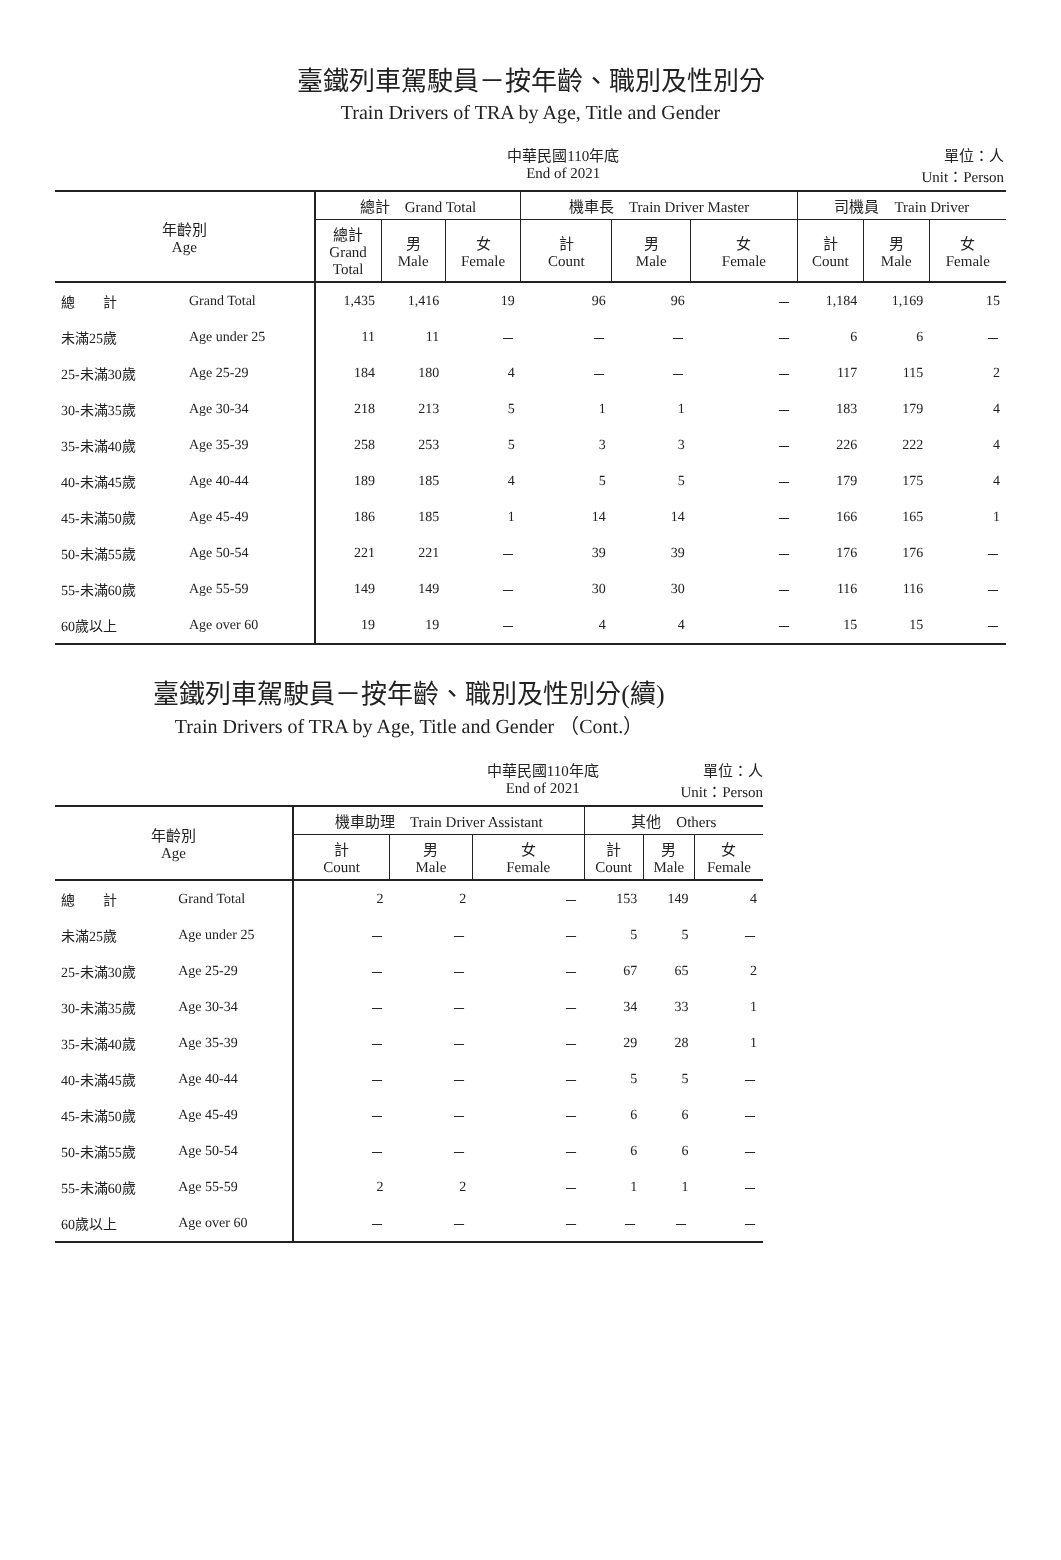臺鐵列車駕駛員－按年齡、職別及性別分
Train Drivers of TRA by Age, Title and Gender
中華民國110年底
End of 2021
單位：人
Unit：Person
| 年齡別 Age | | 總計 Grand Total | | | 機車長 Train Driver Master | | | 司機員 Train Driver | | |
| --- | --- | --- | --- | --- | --- | --- | --- | --- | --- | --- |
| | | 總計 Grand Total | 男 Male | 女 Female | 計 Count | 男 Male | 女 Female | 計 Count | 男 Male | 女 Female |
| 總 計 | Grand Total | 1,435 | 1,416 | 19 | 96 | 96 | － | 1,184 | 1,169 | 15 |
| 未滿25歲 | Age under 25 | 11 | 11 | － | － | － | － | 6 | 6 | － |
| 25-未滿30歲 | Age 25-29 | 184 | 180 | 4 | － | － | － | 117 | 115 | 2 |
| 30-未滿35歲 | Age 30-34 | 218 | 213 | 5 | 1 | 1 | － | 183 | 179 | 4 |
| 35-未滿40歲 | Age 35-39 | 258 | 253 | 5 | 3 | 3 | － | 226 | 222 | 4 |
| 40-未滿45歲 | Age 40-44 | 189 | 185 | 4 | 5 | 5 | － | 179 | 175 | 4 |
| 45-未滿50歲 | Age 45-49 | 186 | 185 | 1 | 14 | 14 | － | 166 | 165 | 1 |
| 50-未滿55歲 | Age 50-54 | 221 | 221 | － | 39 | 39 | － | 176 | 176 | － |
| 55-未滿60歲 | Age 55-59 | 149 | 149 | － | 30 | 30 | － | 116 | 116 | － |
| 60歲以上 | Age over 60 | 19 | 19 | － | 4 | 4 | － | 15 | 15 | － |
臺鐵列車駕駛員－按年齡、職別及性別分(續)
Train Drivers of TRA by Age, Title and Gender （Cont.）
中華民國110年底
End of 2021
單位：人
Unit：Person
| 年齡別 Age | | 機車助理 Train Driver Assistant | | | 其他 Others | | |
| --- | --- | --- | --- | --- | --- | --- | --- |
| | | 計 Count | 男 Male | 女 Female | 計 Count | 男 Male | 女 Female |
| 總 計 | Grand Total | 2 | 2 | － | 153 | 149 | 4 |
| 未滿25歲 | Age under 25 | － | － | － | 5 | 5 | － |
| 25-未滿30歲 | Age 25-29 | － | － | － | 67 | 65 | 2 |
| 30-未滿35歲 | Age 30-34 | － | － | － | 34 | 33 | 1 |
| 35-未滿40歲 | Age 35-39 | － | － | － | 29 | 28 | 1 |
| 40-未滿45歲 | Age 40-44 | － | － | － | 5 | 5 | － |
| 45-未滿50歲 | Age 45-49 | － | － | － | 6 | 6 | － |
| 50-未滿55歲 | Age 50-54 | － | － | － | 6 | 6 | － |
| 55-未滿60歲 | Age 55-59 | 2 | 2 | － | 1 | 1 | － |
| 60歲以上 | Age over 60 | － | － | － | － | － | － |